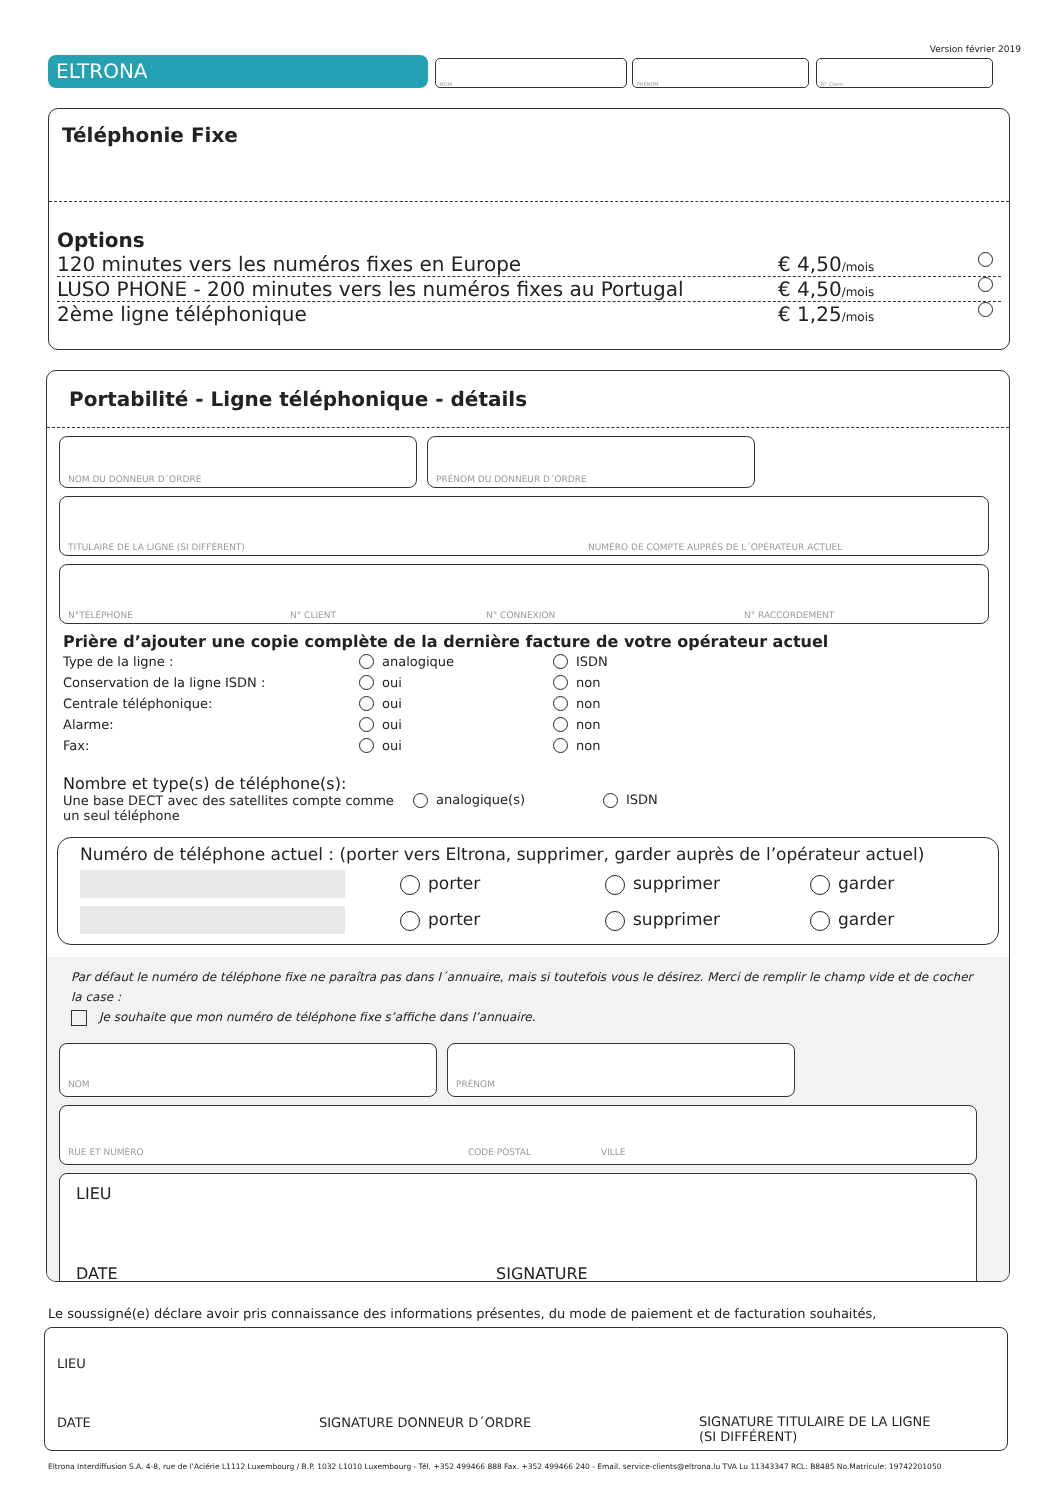Version février 2019
ELTRONA NOM PRÉNOM N° Client
Téléphonie Fixe
Options
120 minutes vers les numéros fixes en Europe € 4,50/mois
LUSO PHONE - 200 minutes vers les numéros fixes au Portugal € 4,50/mois
2ème ligne téléphonique € 1,25/mois
Portabilité - Ligne téléphonique - détails
NOM DU DONNEUR D´ORDRE PRÉNOM DU DONNEUR D´ORDRE
TITULAIRE DE LA LIGNE (SI DIFFÉRENT) NUMÉRO DE COMPTE AUPRÈS DE L´OPÉRATEUR ACTUEL
N°TÉLÉPHONE N° CLIENT N° CONNEXION N° RACCORDEMENT
Prière d’ajouter une copie complète de la dernière facture de votre opérateur actuel
Type de la ligne : analogique ISDN
Conservation de la ligne ISDN : oui non
Centrale téléphonique: oui non
Alarme: oui non
Fax: oui non
Nombre et type(s) de téléphone(s):
Une base DECT avec des satellites compte comme un seul téléphone
analogique(s) ISDN
Numéro de téléphone actuel : (porter vers Eltrona, supprimer, garder auprès de l’opérateur actuel)
porter supprimer garder
porter supprimer garder
Par défaut le numéro de téléphone fixe ne paraîtra pas dans l´annuaire, mais si toutefois vous le désirez. Merci de remplir le champ vide et de cocher la case :
Je souhaite que mon numéro de téléphone fixe s’affiche dans l’annuaire.
NOM PRÉNOM
RUE ET NUMÉRO CODE POSTAL VILLE
LIEU
DATE
SIGNATURE
Le soussigné(e) déclare avoir pris connaissance des informations présentes, du mode de paiement et de facturation souhaités,
LIEU
DATE
SIGNATURE DONNEUR D´ORDRE SIGNATURE TITULAIRE DE LA LIGNE
(SI DIFFÉRENT)
Eltrona Interdiffusion S.A. 4-8, rue de l’Aciérie L1112 Luxembourg / B.P. 1032 L1010 Luxembourg - Tél. +352 499466 888 Fax. +352 499466 240 - Email. service-clients@eltrona.lu TVA Lu 11343347 RCL: B8485 No.Matricule: 19742201050